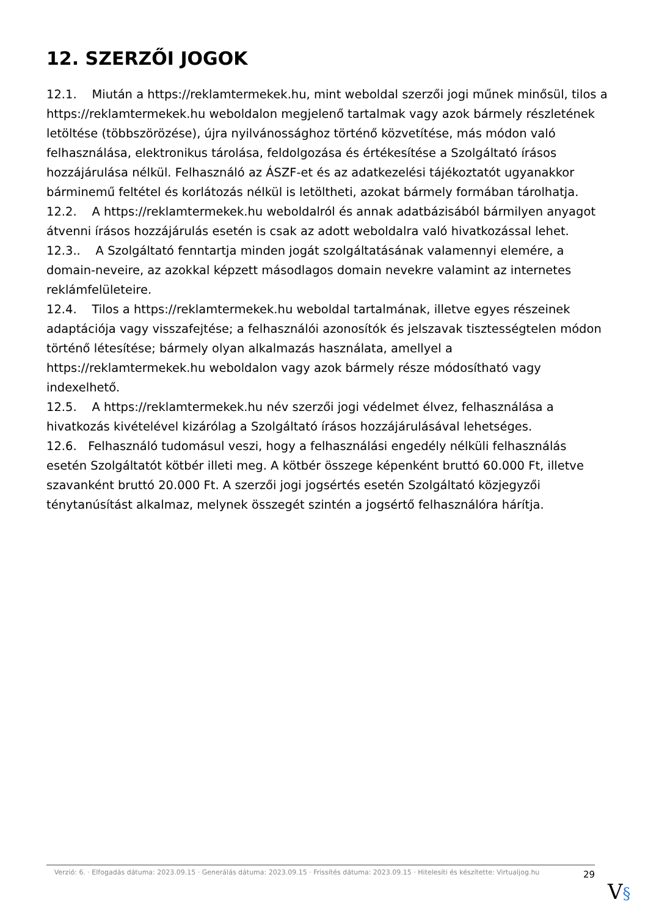12. SZERZŐI JOGOK
12.1. Miután a https://reklamtermekek.hu, mint weboldal szerzői jogi műnek minősül, tilos a https://reklamtermekek.hu weboldalon megjelenő tartalmak vagy azok bármely részletének letöltése (többszörözése), újra nyilvánossághoz történő közvetítése, más módon való felhasználása, elektronikus tárolása, feldolgozása és értékesítése a Szolgáltató írásos hozzájárulása nélkül. Felhasználó az ÁSZF-et és az adatkezelési tájékoztatót ugyanakkor bárminemű feltétel és korlátozás nélkül is letöltheti, azokat bármely formában tárolhatja.
12.2. A https://reklamtermekek.hu weboldalról és annak adatbázisából bármilyen anyagot átvenni írásos hozzájárulás esetén is csak az adott weboldalra való hivatkozással lehet.
12.3.. A Szolgáltató fenntartja minden jogát szolgáltatásának valamennyi elemére, a domain-neveire, az azokkal képzett másodlagos domain nevekre valamint az internetes reklámfelületeire.
12.4. Tilos a https://reklamtermekek.hu weboldal tartalmának, illetve egyes részeinek adaptációja vagy visszafejtése; a felhasználói azonosítók és jelszavak tisztességtelen módon történő létesítése; bármely olyan alkalmazás használata, amellyel a https://reklamtermekek.hu weboldalon vagy azok bármely része módosítható vagy indexelhető.
12.5. A https://reklamtermekek.hu név szerzői jogi védelmet élvez, felhasználása a hivatkozás kivételével kizárólag a Szolgáltató írásos hozzájárulásával lehetséges.
12.6. Felhasználó tudomásul veszi, hogy a felhasználási engedély nélküli felhasználás esetén Szolgáltatót kötbér illeti meg. A kötbér összege képenként bruttó 60.000 Ft, illetve szavanként bruttó 20.000 Ft. A szerzői jogi jogsértés esetén Szolgáltató közjegyzői ténytanúsítást alkalmaz, melynek összegét szintén a jogsértő felhasználóra hárítja.
Verzió: 6. · Elfogadás dátuma: 2023.09.15 · Generálás dátuma: 2023.09.15 · Frissítés dátuma: 2023.09.15 · Hitelesíti és készítette: Virtualjog.hu
29
V§